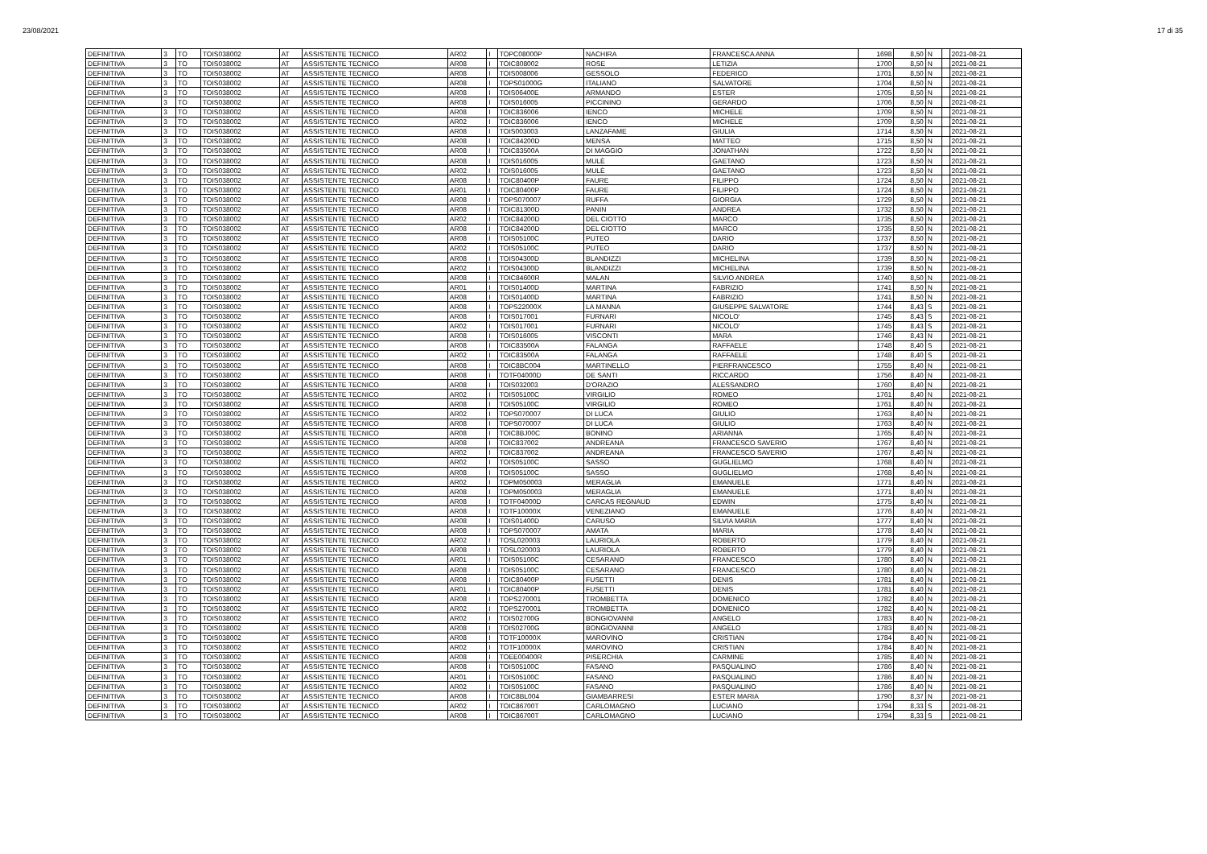23/08/2021 17 di 35
| DEFINITIVA | 3 | TO | TOIS038002 | AT | ASSISTENTE TECNICO | AR02 | I | TOPC08000P | NACHIRA | FRANCESCA ANNA | 1698 | 8,50 | N | | 2021-08-21 |
| DEFINITIVA | 3 | TO | TOIS038002 | AT | ASSISTENTE TECNICO | AR08 | I | TOIC808002 | ROSE | LETIZIA | 1700 | 8,50 | N | | 2021-08-21 |
| DEFINITIVA | 3 | TO | TOIS038002 | AT | ASSISTENTE TECNICO | AR08 | I | TOIS008006 | GESSOLO | FEDERICO | 1701 | 8,50 | N | | 2021-08-21 |
| DEFINITIVA | 3 | TO | TOIS038002 | AT | ASSISTENTE TECNICO | AR08 | I | TOPS01000G | ITALIANO | SALVATORE | 1704 | 8,50 | N | | 2021-08-21 |
| DEFINITIVA | 3 | TO | TOIS038002 | AT | ASSISTENTE TECNICO | AR08 | I | TOIS06400E | ARMANDO | ESTER | 1705 | 8,50 | N | | 2021-08-21 |
| DEFINITIVA | 3 | TO | TOIS038002 | AT | ASSISTENTE TECNICO | AR08 | I | TOIS016005 | PICCININO | GERARDO | 1706 | 8,50 | N | | 2021-08-21 |
| DEFINITIVA | 3 | TO | TOIS038002 | AT | ASSISTENTE TECNICO | AR08 | I | TOIC836006 | IENCO | MICHELE | 1709 | 8,50 | N | | 2021-08-21 |
| DEFINITIVA | 3 | TO | TOIS038002 | AT | ASSISTENTE TECNICO | AR02 | I | TOIC836006 | IENCO | MICHELE | 1709 | 8,50 | N | | 2021-08-21 |
| DEFINITIVA | 3 | TO | TOIS038002 | AT | ASSISTENTE TECNICO | AR08 | I | TOIS003003 | LANZAFAME | GIULIA | 1714 | 8,50 | N | | 2021-08-21 |
| DEFINITIVA | 3 | TO | TOIS038002 | AT | ASSISTENTE TECNICO | AR08 | I | TOIC84200D | MENSA | MATTEO | 1715 | 8,50 | N | | 2021-08-21 |
| DEFINITIVA | 3 | TO | TOIS038002 | AT | ASSISTENTE TECNICO | AR08 | I | TOIC83500A | DI MAGGIO | JONATHAN | 1722 | 8,50 | N | | 2021-08-21 |
| DEFINITIVA | 3 | TO | TOIS038002 | AT | ASSISTENTE TECNICO | AR08 | I | TOIS016005 | MULÈ | GAETANO | 1723 | 8,50 | N | | 2021-08-21 |
| DEFINITIVA | 3 | TO | TOIS038002 | AT | ASSISTENTE TECNICO | AR02 | I | TOIS016005 | MULÈ | GAETANO | 1723 | 8,50 | N | | 2021-08-21 |
| DEFINITIVA | 3 | TO | TOIS038002 | AT | ASSISTENTE TECNICO | AR08 | I | TOIC80400P | FAURE | FILIPPO | 1724 | 8,50 | N | | 2021-08-21 |
| DEFINITIVA | 3 | TO | TOIS038002 | AT | ASSISTENTE TECNICO | AR01 | I | TOIC80400P | FAURE | FILIPPO | 1724 | 8,50 | N | | 2021-08-21 |
| DEFINITIVA | 3 | TO | TOIS038002 | AT | ASSISTENTE TECNICO | AR08 | I | TOPS070007 | RUFFA | GIORGIA | 1729 | 8,50 | N | | 2021-08-21 |
| DEFINITIVA | 3 | TO | TOIS038002 | AT | ASSISTENTE TECNICO | AR08 | I | TOIC81300D | PANIN | ANDREA | 1732 | 8,50 | N | | 2021-08-21 |
| DEFINITIVA | 3 | TO | TOIS038002 | AT | ASSISTENTE TECNICO | AR02 | I | TOIC84200D | DEL CIOTTO | MARCO | 1735 | 8,50 | N | | 2021-08-21 |
| DEFINITIVA | 3 | TO | TOIS038002 | AT | ASSISTENTE TECNICO | AR08 | I | TOIC84200D | DEL CIOTTO | MARCO | 1735 | 8,50 | N | | 2021-08-21 |
| DEFINITIVA | 3 | TO | TOIS038002 | AT | ASSISTENTE TECNICO | AR08 | I | TOIS05100C | PUTEO | DARIO | 1737 | 8,50 | N | | 2021-08-21 |
| DEFINITIVA | 3 | TO | TOIS038002 | AT | ASSISTENTE TECNICO | AR02 | I | TOIS05100C | PUTEO | DARIO | 1737 | 8,50 | N | | 2021-08-21 |
| DEFINITIVA | 3 | TO | TOIS038002 | AT | ASSISTENTE TECNICO | AR08 | I | TOIS04300D | BLANDIZZI | MICHELINA | 1739 | 8,50 | N | | 2021-08-21 |
| DEFINITIVA | 3 | TO | TOIS038002 | AT | ASSISTENTE TECNICO | AR02 | I | TOIS04300D | BLANDIZZI | MICHELINA | 1739 | 8,50 | N | | 2021-08-21 |
| DEFINITIVA | 3 | TO | TOIS038002 | AT | ASSISTENTE TECNICO | AR08 | I | TOIC84600R | MALAN | SILVIO ANDREA | 1740 | 8,50 | N | | 2021-08-21 |
| DEFINITIVA | 3 | TO | TOIS038002 | AT | ASSISTENTE TECNICO | AR01 | I | TOIS01400D | MARTINA | FABRIZIO | 1741 | 8,50 | N | | 2021-08-21 |
| DEFINITIVA | 3 | TO | TOIS038002 | AT | ASSISTENTE TECNICO | AR08 | I | TOIS01400D | MARTINA | FABRIZIO | 1741 | 8,50 | N | | 2021-08-21 |
| DEFINITIVA | 3 | TO | TOIS038002 | AT | ASSISTENTE TECNICO | AR08 | I | TOPS22000X | LA MANNA | GIUSEPPE SALVATORE | 1744 | 8,43 | S | | 2021-08-21 |
| DEFINITIVA | 3 | TO | TOIS038002 | AT | ASSISTENTE TECNICO | AR08 | I | TOIS017001 | FURNARI | NICOLO' | 1745 | 8,43 | S | | 2021-08-21 |
| DEFINITIVA | 3 | TO | TOIS038002 | AT | ASSISTENTE TECNICO | AR02 | I | TOIS017001 | FURNARI | NICOLO' | 1745 | 8,43 | S | | 2021-08-21 |
| DEFINITIVA | 3 | TO | TOIS038002 | AT | ASSISTENTE TECNICO | AR08 | I | TOIS016005 | VISCONTI | MARA | 1746 | 8,43 | N | | 2021-08-21 |
| DEFINITIVA | 3 | TO | TOIS038002 | AT | ASSISTENTE TECNICO | AR08 | I | TOIC83500A | FALANGA | RAFFAELE | 1748 | 8,40 | S | | 2021-08-21 |
| DEFINITIVA | 3 | TO | TOIS038002 | AT | ASSISTENTE TECNICO | AR02 | I | TOIC83500A | FALANGA | RAFFAELE | 1748 | 8,40 | S | | 2021-08-21 |
| DEFINITIVA | 3 | TO | TOIS038002 | AT | ASSISTENTE TECNICO | AR08 | I | TOIC8BC004 | MARTINELLO | PIERFRANCESCO | 1755 | 8,40 | N | | 2021-08-21 |
| DEFINITIVA | 3 | TO | TOIS038002 | AT | ASSISTENTE TECNICO | AR08 | I | TOTF04000D | DE SANTI | RICCARDO | 1756 | 8,40 | N | | 2021-08-21 |
| DEFINITIVA | 3 | TO | TOIS038002 | AT | ASSISTENTE TECNICO | AR08 | I | TOIS032003 | D'ORAZIO | ALESSANDRO | 1760 | 8,40 | N | | 2021-08-21 |
| DEFINITIVA | 3 | TO | TOIS038002 | AT | ASSISTENTE TECNICO | AR02 | I | TOIS05100C | VIRGILIO | ROMEO | 1761 | 8,40 | N | | 2021-08-21 |
| DEFINITIVA | 3 | TO | TOIS038002 | AT | ASSISTENTE TECNICO | AR08 | I | TOIS05100C | VIRGILIO | ROMEO | 1761 | 8,40 | N | | 2021-08-21 |
| DEFINITIVA | 3 | TO | TOIS038002 | AT | ASSISTENTE TECNICO | AR02 | I | TOPS070007 | DI LUCA | GIULIO | 1763 | 8,40 | N | | 2021-08-21 |
| DEFINITIVA | 3 | TO | TOIS038002 | AT | ASSISTENTE TECNICO | AR08 | I | TOPS070007 | DI LUCA | GIULIO | 1763 | 8,40 | N | | 2021-08-21 |
| DEFINITIVA | 3 | TO | TOIS038002 | AT | ASSISTENTE TECNICO | AR08 | I | TOIC8BJ00C | BONINO | ARIANNA | 1765 | 8,40 | N | | 2021-08-21 |
| DEFINITIVA | 3 | TO | TOIS038002 | AT | ASSISTENTE TECNICO | AR08 | I | TOIC837002 | ANDREANA | FRANCESCO SAVERIO | 1767 | 8,40 | N | | 2021-08-21 |
| DEFINITIVA | 3 | TO | TOIS038002 | AT | ASSISTENTE TECNICO | AR02 | I | TOIC837002 | ANDREANA | FRANCESCO SAVERIO | 1767 | 8,40 | N | | 2021-08-21 |
| DEFINITIVA | 3 | TO | TOIS038002 | AT | ASSISTENTE TECNICO | AR02 | I | TOIS05100C | SASSO | GUGLIELMO | 1768 | 8,40 | N | | 2021-08-21 |
| DEFINITIVA | 3 | TO | TOIS038002 | AT | ASSISTENTE TECNICO | AR08 | I | TOIS05100C | SASSO | GUGLIELMO | 1768 | 8,40 | N | | 2021-08-21 |
| DEFINITIVA | 3 | TO | TOIS038002 | AT | ASSISTENTE TECNICO | AR02 | I | TOPM050003 | MERAGLIA | EMANUELE | 1771 | 8,40 | N | | 2021-08-21 |
| DEFINITIVA | 3 | TO | TOIS038002 | AT | ASSISTENTE TECNICO | AR08 | I | TOPM050003 | MERAGLIA | EMANUELE | 1771 | 8,40 | N | | 2021-08-21 |
| DEFINITIVA | 3 | TO | TOIS038002 | AT | ASSISTENTE TECNICO | AR08 | I | TOTF04000D | CARCAS REGNAUD | EDWIN | 1775 | 8,40 | N | | 2021-08-21 |
| DEFINITIVA | 3 | TO | TOIS038002 | AT | ASSISTENTE TECNICO | AR08 | I | TOTF10000X | VENEZIANO | EMANUELE | 1776 | 8,40 | N | | 2021-08-21 |
| DEFINITIVA | 3 | TO | TOIS038002 | AT | ASSISTENTE TECNICO | AR08 | I | TOIS01400D | CARUSO | SILVIA MARIA | 1777 | 8,40 | N | | 2021-08-21 |
| DEFINITIVA | 3 | TO | TOIS038002 | AT | ASSISTENTE TECNICO | AR08 | I | TOPS070007 | AMATA | MARIA | 1778 | 8,40 | N | | 2021-08-21 |
| DEFINITIVA | 3 | TO | TOIS038002 | AT | ASSISTENTE TECNICO | AR02 | I | TOSL020003 | LAURIOLA | ROBERTO | 1779 | 8,40 | N | | 2021-08-21 |
| DEFINITIVA | 3 | TO | TOIS038002 | AT | ASSISTENTE TECNICO | AR08 | I | TOSL020003 | LAURIOLA | ROBERTO | 1779 | 8,40 | N | | 2021-08-21 |
| DEFINITIVA | 3 | TO | TOIS038002 | AT | ASSISTENTE TECNICO | AR01 | I | TOIS05100C | CESARANO | FRANCESCO | 1780 | 8,40 | N | | 2021-08-21 |
| DEFINITIVA | 3 | TO | TOIS038002 | AT | ASSISTENTE TECNICO | AR08 | I | TOIS05100C | CESARANO | FRANCESCO | 1780 | 8,40 | N | | 2021-08-21 |
| DEFINITIVA | 3 | TO | TOIS038002 | AT | ASSISTENTE TECNICO | AR08 | I | TOIC80400P | FUSETTI | DENIS | 1781 | 8,40 | N | | 2021-08-21 |
| DEFINITIVA | 3 | TO | TOIS038002 | AT | ASSISTENTE TECNICO | AR01 | I | TOIC80400P | FUSETTI | DENIS | 1781 | 8,40 | N | | 2021-08-21 |
| DEFINITIVA | 3 | TO | TOIS038002 | AT | ASSISTENTE TECNICO | AR08 | I | TOPS270001 | TROMBETTA | DOMENICO | 1782 | 8,40 | N | | 2021-08-21 |
| DEFINITIVA | 3 | TO | TOIS038002 | AT | ASSISTENTE TECNICO | AR02 | I | TOPS270001 | TROMBETTA | DOMENICO | 1782 | 8,40 | N | | 2021-08-21 |
| DEFINITIVA | 3 | TO | TOIS038002 | AT | ASSISTENTE TECNICO | AR02 | I | TOIS02700G | BONGIOVANNI | ANGELO | 1783 | 8,40 | N | | 2021-08-21 |
| DEFINITIVA | 3 | TO | TOIS038002 | AT | ASSISTENTE TECNICO | AR08 | I | TOIS02700G | BONGIOVANNI | ANGELO | 1783 | 8,40 | N | | 2021-08-21 |
| DEFINITIVA | 3 | TO | TOIS038002 | AT | ASSISTENTE TECNICO | AR08 | I | TOTF10000X | MAROVINO | CRISTIAN | 1784 | 8,40 | N | | 2021-08-21 |
| DEFINITIVA | 3 | TO | TOIS038002 | AT | ASSISTENTE TECNICO | AR02 | I | TOTF10000X | MAROVINO | CRISTIAN | 1784 | 8,40 | N | | 2021-08-21 |
| DEFINITIVA | 3 | TO | TOIS038002 | AT | ASSISTENTE TECNICO | AR08 | I | TOEE00400R | PISERCHIA | CARMINE | 1785 | 8,40 | N | | 2021-08-21 |
| DEFINITIVA | 3 | TO | TOIS038002 | AT | ASSISTENTE TECNICO | AR08 | I | TOIS05100C | FASANO | PASQUALINO | 1786 | 8,40 | N | | 2021-08-21 |
| DEFINITIVA | 3 | TO | TOIS038002 | AT | ASSISTENTE TECNICO | AR01 | I | TOIS05100C | FASANO | PASQUALINO | 1786 | 8,40 | N | | 2021-08-21 |
| DEFINITIVA | 3 | TO | TOIS038002 | AT | ASSISTENTE TECNICO | AR02 | I | TOIS05100C | FASANO | PASQUALINO | 1786 | 8,40 | N | | 2021-08-21 |
| DEFINITIVA | 3 | TO | TOIS038002 | AT | ASSISTENTE TECNICO | AR08 | I | TOIC8BL004 | GIAMBARRESI | ESTER MARIA | 1790 | 8,37 | N | | 2021-08-21 |
| DEFINITIVA | 3 | TO | TOIS038002 | AT | ASSISTENTE TECNICO | AR02 | I | TOIC86700T | CARLOMAGNO | LUCIANO | 1794 | 8,33 | S | | 2021-08-21 |
| DEFINITIVA | 3 | TO | TOIS038002 | AT | ASSISTENTE TECNICO | AR08 | I | TOIC86700T | CARLOMAGNO | LUCIANO | 1794 | 8,33 | S | | 2021-08-21 |